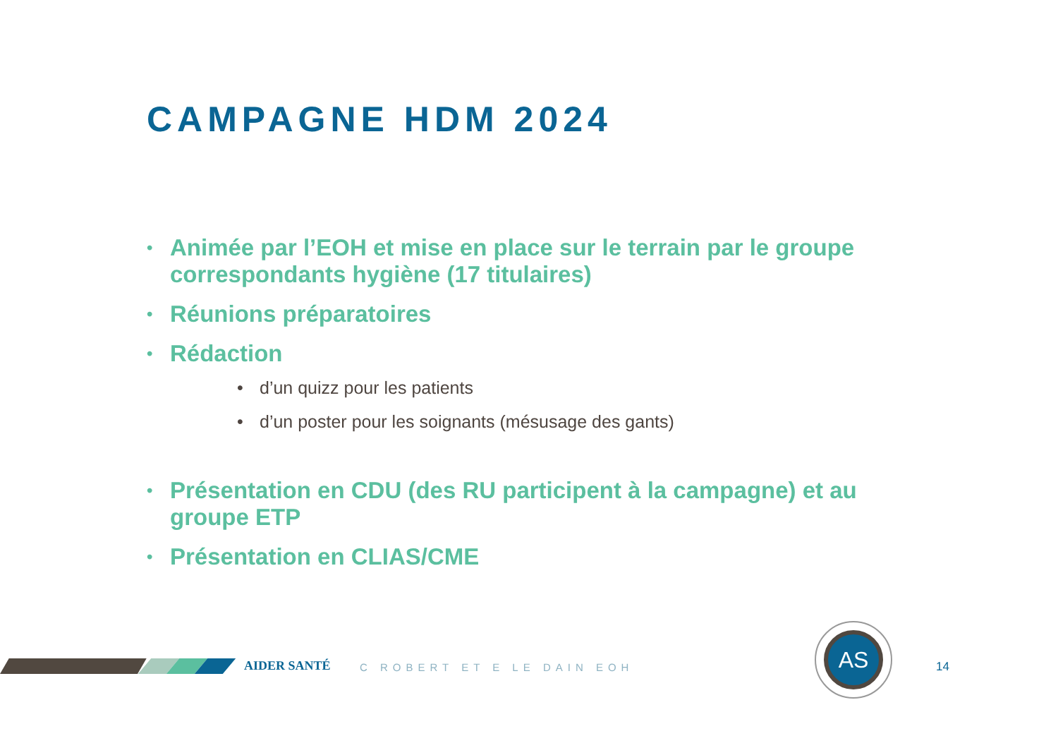CAMPAGNE HDM 2024
Animée par l’EOH et mise en place sur le terrain par le groupe correspondants hygiène (17 titulaires)
Réunions préparatoires
Rédaction
d’un quizz pour les patients
d’un poster pour les soignants (mésusage des gants)
Présentation en CDU (des RU participent à la campagne) et au groupe ETP
Présentation en CLIAS/CME
AIDER SANTÉ C ROBERT ET E LE DAIN EOH 14
AS